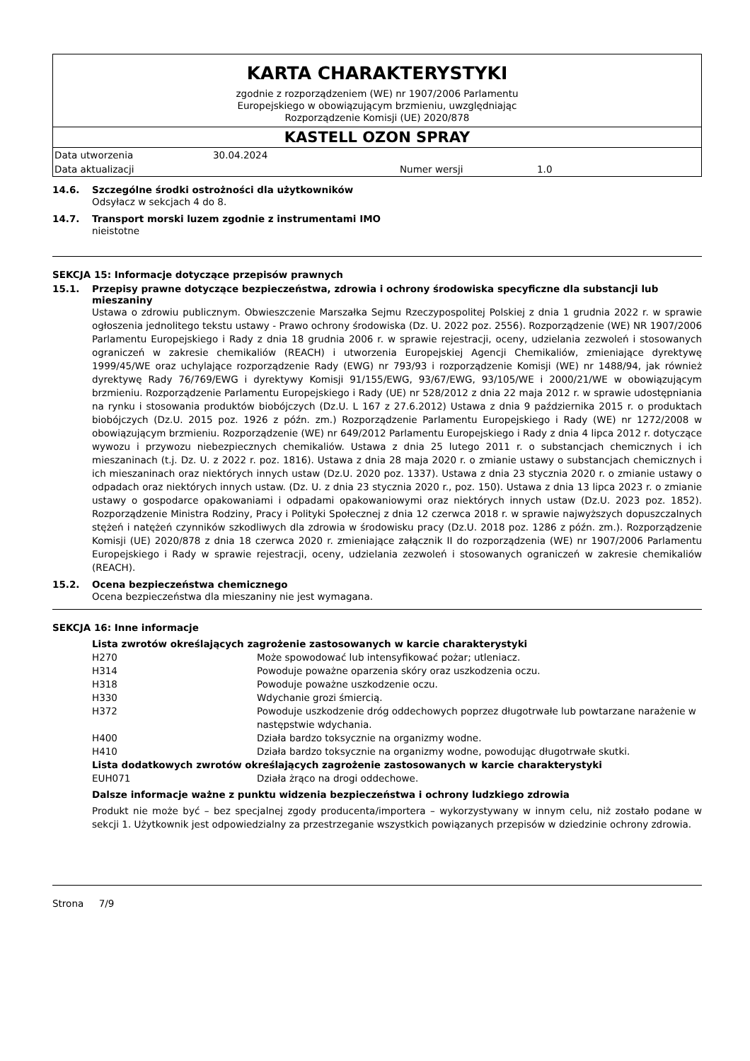KARTA CHARAKTERYSTYKI
zgodnie z rozporządzeniem (WE) nr 1907/2006 Parlamentu
Europejskiego w obowiązującym brzmieniu, uwzględniając
Rozporządzenie Komisji (UE) 2020/878
KASTELL OZON SPRAY
| Data utworzenia | 30.04.2024 | | |
| Data aktualizacji | | Numer wersji | 1.0 |
14.6. Szczególne środki ostrożności dla użytkowników
Odsyłacz w sekcjach 4 do 8.
14.7. Transport morski luzem zgodnie z instrumentami IMO
nieistotne
SEKCJA 15: Informacje dotyczące przepisów prawnych
15.1. Przepisy prawne dotyczące bezpieczeństwa, zdrowia i ochrony środowiska specyficzne dla substancji lub mieszaniny
Ustawa o zdrowiu publicznym. Obwieszczenie Marszałka Sejmu Rzeczypospolitej Polskiej z dnia 1 grudnia 2022 r. w sprawie ogłoszenia jednolitego tekstu ustawy - Prawo ochrony środowiska (Dz. U. 2022 poz. 2556). Rozporządzenie (WE) NR 1907/2006 Parlamentu Europejskiego i Rady z dnia 18 grudnia 2006 r. w sprawie rejestracji, oceny, udzielania zezwoleń i stosowanych ograniczeń w zakresie chemikaliów (REACH) i utworzenia Europejskiej Agencji Chemikaliów, zmieniające dyrektywę 1999/45/WE oraz uchylające rozporządzenie Rady (EWG) nr 793/93 i rozporządzenie Komisji (WE) nr 1488/94, jak również dyrektywę Rady 76/769/EWG i dyrektywy Komisji 91/155/EWG, 93/67/EWG, 93/105/WE i 2000/21/WE w obowiązującym brzmieniu. Rozporządzenie Parlamentu Europejskiego i Rady (UE) nr 528/2012 z dnia 22 maja 2012 r. w sprawie udostępniania na rynku i stosowania produktów biobójczych (Dz.U. L 167 z 27.6.2012) Ustawa z dnia 9 października 2015 r. o produktach biobójczych (Dz.U. 2015 poz. 1926 z późn. zm.) Rozporządzenie Parlamentu Europejskiego i Rady (WE) nr 1272/2008 w obowiązującym brzmieniu. Rozporządzenie (WE) nr 649/2012 Parlamentu Europejskiego i Rady z dnia 4 lipca 2012 r. dotyczące wywozu i przywozu niebezpiecznych chemikaliów. Ustawa z dnia 25 lutego 2011 r. o substancjach chemicznych i ich mieszaninach (t.j. Dz. U. z 2022 r. poz. 1816). Ustawa z dnia 28 maja 2020 r. o zmianie ustawy o substancjach chemicznych i ich mieszaninach oraz niektórych innych ustaw (Dz.U. 2020 poz. 1337). Ustawa z dnia 23 stycznia 2020 r. o zmianie ustawy o odpadach oraz niektórych innych ustaw. (Dz. U. z dnia 23 stycznia 2020 r., poz. 150). Ustawa z dnia 13 lipca 2023 r. o zmianie ustawy o gospodarce opakowaniami i odpadami opakowaniowymi oraz niektórych innych ustaw (Dz.U. 2023 poz. 1852). Rozporządzenie Ministra Rodziny, Pracy i Polityki Społecznej z dnia 12 czerwca 2018 r. w sprawie najwyższych dopuszczalnych stężeń i natężeń czynników szkodliwych dla zdrowia w środowisku pracy (Dz.U. 2018 poz. 1286 z późn. zm.). Rozporządzenie Komisji (UE) 2020/878 z dnia 18 czerwca 2020 r. zmieniające załącznik II do rozporządzenia (WE) nr 1907/2006 Parlamentu Europejskiego i Rady w sprawie rejestracji, oceny, udzielania zezwoleń i stosowanych ograniczeń w zakresie chemikaliów (REACH).
15.2. Ocena bezpieczeństwa chemicznego
Ocena bezpieczeństwa dla mieszaniny nie jest wymagana.
SEKCJA 16: Inne informacje
Lista zwrotów określających zagrożenie zastosowanych w karcie charakterystyki
| H270 | Może spowodować lub intensyfikować pożar; utleniacz. |
| H314 | Powoduje poważne oparzenia skóry oraz uszkodzenia oczu. |
| H318 | Powoduje poważne uszkodzenie oczu. |
| H330 | Wdychanie grozi śmiercią. |
| H372 | Powoduje uszkodzenie dróg oddechowych poprzez długotrwałe lub powtarzane narażenie w następstwie wdychania. |
| H400 | Działa bardzo toksycznie na organizmy wodne. |
| H410 | Działa bardzo toksycznie na organizmy wodne, powodując długotrwałe skutki. |
Lista dodatkowych zwrotów określających zagrożenie zastosowanych w karcie charakterystyki
| EUH071 | Działa żrąco na drogi oddechowe. |
Dalsze informacje ważne z punktu widzenia bezpieczeństwa i ochrony ludzkiego zdrowia
Produkt nie może być – bez specjalnej zgody producenta/importera – wykorzystywany w innym celu, niż zostało podane w sekcji 1. Użytkownik jest odpowiedzialny za przestrzeganie wszystkich powiązanych przepisów w dziedzinie ochrony zdrowia.
Strona 7/9